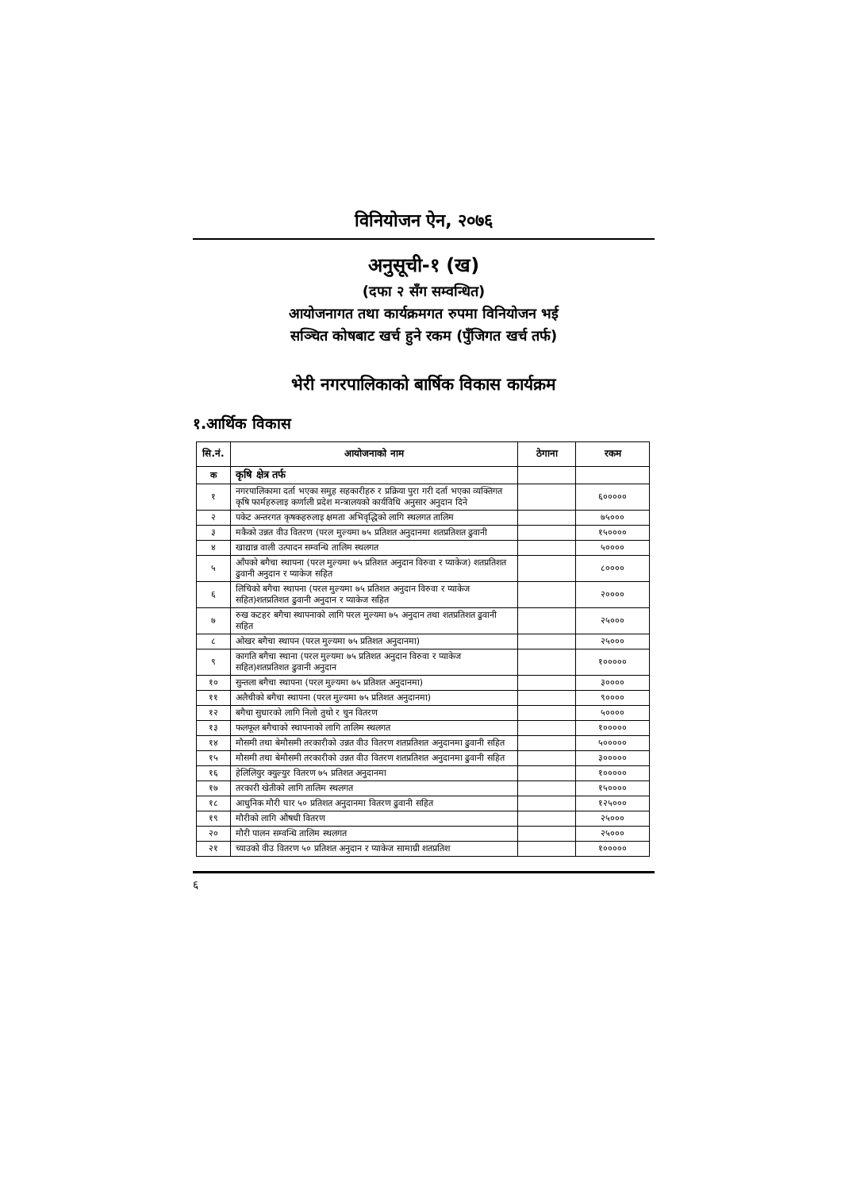विनियोजन ऐन, २०७६
अनुसूची-१ (ख)
(दफा २ सँग सम्वन्धित)
आयोजनागत तथा कार्यक्रमगत रुपमा विनियोजन भई
सञ्चित कोषबाट खर्च हुने रकम (पुँजिगत खर्च तर्फ)
भेरी नगरपालिकाको बार्षिक विकास कार्यक्रम
१.आर्थिक विकास
| सि.नं. | आयोजनाको नाम | ठेगाना | रकम |
| --- | --- | --- | --- |
| क | कृषि क्षेत्र तर्फ | | |
| १ | नगरपालिकामा दर्ता भएका समुह सहकारीहरु र प्रक्रिया पुरा गरी दर्ता भएका व्यक्तिगत कृषि फार्महरुलाइ कर्णाली प्रदेश मन्त्रालयको कार्यविधि अनुसार अनुदान दिने | | ६००००० |
| २ | पकेट अन्तरगत कृषकहरुलाइ क्षमता अभिवृद्धिको लागि स्थलगत तालिम | | ७५००० |
| ३ | मकैको उन्नत वीउ वितरण (परल मुल्यमा ७५ प्रतिशत अनुदानमा शतप्रतिशत ढुवानी | | १५०००० |
| ४ | खाद्यान्न वाली उत्पादन सम्वन्धि तालिम स्थलगत | | ५०००० |
| ५ | आँपको बगैचा स्थापना (परल मुल्यमा ७५ प्रतिशत अनुदान विरुवा र प्याकेज) शतप्रतिशत ढुवानी अनुदान र प्याकेज सहित | | ८०००० |
| ६ | लिचिको बगैचा स्थापना (परल मुल्यमा ७५ प्रतिशत अनुदान विरुवा र प्याकेज सहित)शतप्रतिशत ढुवानी अनुदान र प्याकेज सहित | | २०००० |
| ७ | रुख कटहर बगैचा स्थापनाको लागि परल मुल्यमा ७५ अनुदान तथा शतप्रतिशत ढुवानी सहित | | २५००० |
| ८ | ओखर बगैचा स्थापन (परल मुल्यमा ७५ प्रतिशत अनुदानमा) | | २५००० |
| ९ | कागति बगैचा स्थाना (परल मुल्यमा ७५ प्रतिशत अनुदान विरुवा र प्याकेज सहित)शतप्रतिशत ढुवानी अनुदान | | १००००० |
| १० | सुन्तला बगैचा स्थापना (परल मुल्यमा ७५ प्रतिशत अनुदानमा) | | ३०००० |
| ११ | अलैचीको बगैचा स्थापना (परल मुल्यमा ७५ प्रतिशत अनुदानमा) | | ९०००० |
| १२ | बगैचा सुधारको लागि निलो तुथो र चुन वितरण | | ५०००० |
| १३ | फलफूल बगैचाको स्थापनाको लागि तालिम स्थलगत | | १००००० |
| १४ | मौसमी तथा बेमौसमी तरकारीको उन्नत वीउ वितरण शतप्रतिशत अनुदानमा ढुवानी सहित | | ५००००० |
| १५ | मौसमी तथा बेमौसमी तरकारीको उन्नत वीउ वितरण शतप्रतिशत अनुदानमा ढुवानी सहित | | ३००००० |
| १६ | हेलिलियुर क्युल्युर वितरण ७५ प्रतिशत अनुदानमा | | १००००० |
| १७ | तरकारी खेतीको लागि तालिम स्थलगत | | १५०००० |
| १८ | आधुनिक मौरी घार ५० प्रतिशत अनुदानमा वितरण ढुवानी सहित | | १२५००० |
| १९ | मौरीको लागि औषधी वितरण | | २५००० |
| २० | मौरी पालन सम्वन्धि तालिम स्थलगत | | २५००० |
| २१ | च्याउको वीउ वितरण ५० प्रतिशत अनुदान र प्याकेज सामाग्री शतप्रतिश | | १००००० |
६